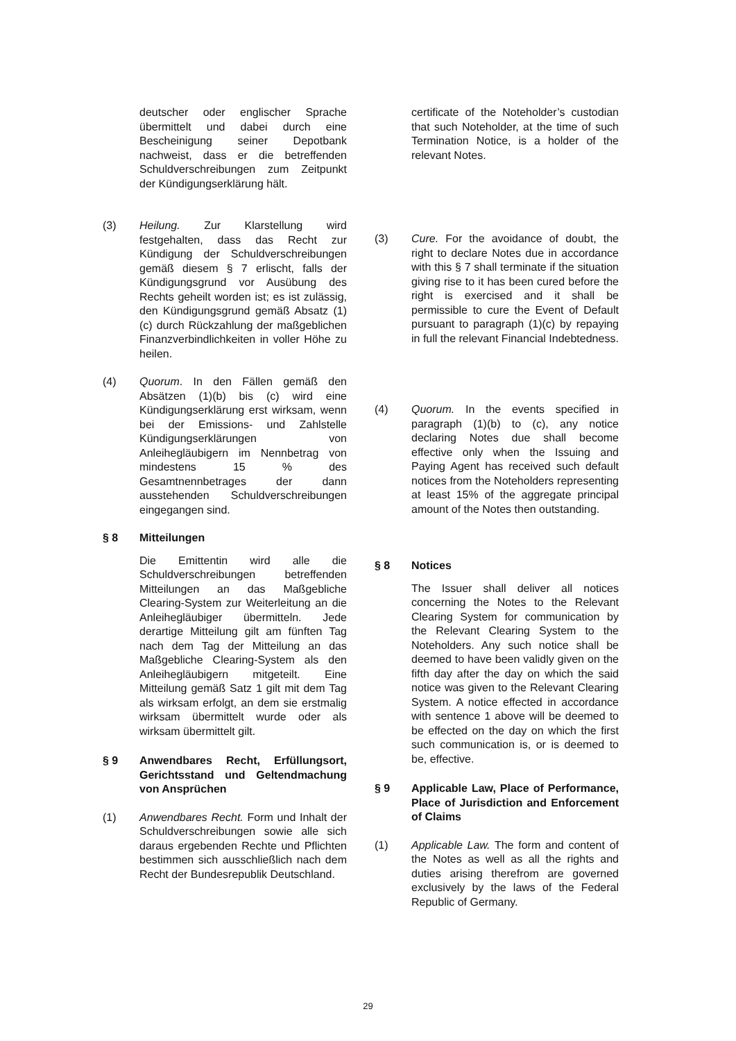deutscher oder englischer Sprache übermittelt und dabei durch eine Bescheinigung seiner Depotbank nachweist, dass er die betreffenden Schuldverschreibungen zum Zeitpunkt der Kündigungserklärung hält.
(3) Heilung. Zur Klarstellung wird festgehalten, dass das Recht zur Kündigung der Schuldverschreibungen gemäß diesem § 7 erlischt, falls der Kündigungsgrund vor Ausübung des Rechts geheilt worden ist; es ist zulässig, den Kündigungsgrund gemäß Absatz (1)(c) durch Rückzahlung der maßgeblichen Finanzverbindlichkeiten in voller Höhe zu heilen.
(4) Quorum. In den Fällen gemäß den Absätzen (1)(b) bis (c) wird eine Kündigungserklärung erst wirksam, wenn bei der Emissions- und Zahlstelle Kündigungserklärungen von Anleihegläubigern im Nennbetrag von mindestens 15 % des Gesamtnennbetrages der dann ausstehenden Schuldverschreibungen eingegangen sind.
§ 8 Mitteilungen
Die Emittentin wird alle die Schuldverschreibungen betreffenden Mitteilungen an das Maßgebliche Clearing-System zur Weiterleitung an die Anleihegläubiger übermitteln. Jede derartige Mitteilung gilt am fünften Tag nach dem Tag der Mitteilung an das Maßgebliche Clearing-System als den Anleihegläubigern mitgeteilt. Eine Mitteilung gemäß Satz 1 gilt mit dem Tag als wirksam erfolgt, an dem sie erstmalig wirksam übermittelt wurde oder als wirksam übermittelt gilt.
§ 9 Anwendbares Recht, Erfüllungsort, Gerichtsstand und Geltendmachung von Ansprüchen
(1) Anwendbares Recht. Form und Inhalt der Schuldverschreibungen sowie alle sich daraus ergebenden Rechte und Pflichten bestimmen sich ausschließlich nach dem Recht der Bundesrepublik Deutschland.
certificate of the Noteholder’s custodian that such Noteholder, at the time of such Termination Notice, is a holder of the relevant Notes.
(3) Cure. For the avoidance of doubt, the right to declare Notes due in accordance with this § 7 shall terminate if the situation giving rise to it has been cured before the right is exercised and it shall be permissible to cure the Event of Default pursuant to paragraph (1)(c) by repaying in full the relevant Financial Indebtedness.
(4) Quorum. In the events specified in paragraph (1)(b) to (c), any notice declaring Notes due shall become effective only when the Issuing and Paying Agent has received such default notices from the Noteholders representing at least 15% of the aggregate principal amount of the Notes then outstanding.
§ 8 Notices
The Issuer shall deliver all notices concerning the Notes to the Relevant Clearing System for communication by the Relevant Clearing System to the Noteholders. Any such notice shall be deemed to have been validly given on the fifth day after the day on which the said notice was given to the Relevant Clearing System. A notice effected in accordance with sentence 1 above will be deemed to be effected on the day on which the first such communication is, or is deemed to be, effective.
§ 9 Applicable Law, Place of Performance, Place of Jurisdiction and Enforcement of Claims
(1) Applicable Law. The form and content of the Notes as well as all the rights and duties arising therefrom are governed exclusively by the laws of the Federal Republic of Germany.
29